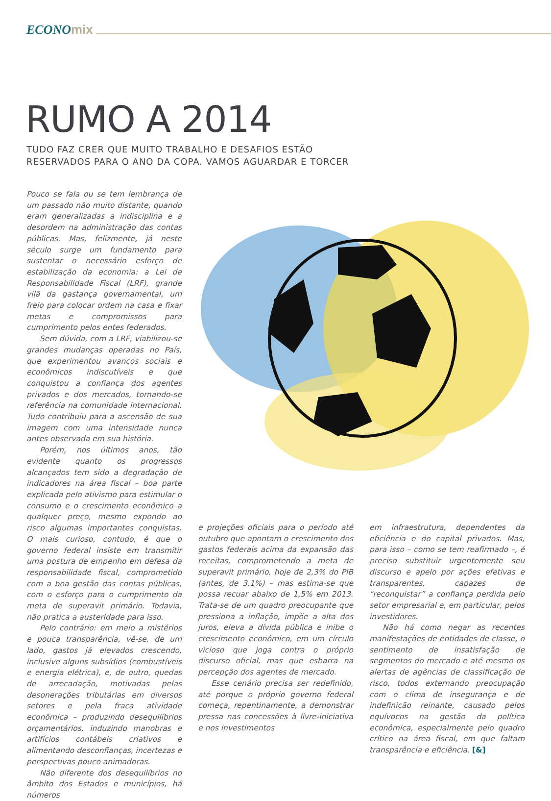ECONOmix
RUMO A 2014
TUDO FAZ CRER QUE MUITO TRABALHO E DESAFIOS ESTÃO
RESERVADOS PARA O ANO DA COPA. VAMOS AGUARDAR E TORCER
Pouco se fala ou se tem lembrança de um passado não muito distante, quando eram generalizadas a indisciplina e a desordem na administração das contas públicas. Mas, felizmente, já neste século surge um fundamento para sustentar o necessário esforço de estabilização da economia: a Lei de Responsabilidade Fiscal (LRF), grande vilã da gastança governamental, um freio para colocar ordem na casa e fixar metas e compromissos para cumprimento pelos entes federados.
Sem dúvida, com a LRF, viabilizou-se grandes mudanças operadas no País, que experimentou avanços sociais e econômicos indiscutíveis e que conquistou a confiança dos agentes privados e dos mercados, tornando-se referência na comunidade internacional. Tudo contribuiu para a ascensão de sua imagem com uma intensidade nunca antes observada em sua história.
Porém, nos últimos anos, tão evidente quanto os progressos alcançados tem sido a degradação de indicadores na área fiscal – boa parte explicada pelo ativismo para estimular o consumo e o crescimento econômico a qualquer preço, mesmo expondo ao risco algumas importantes conquistas. O mais curioso, contudo, é que o governo federal insiste em transmitir uma postura de empenho em defesa da responsabilidade fiscal, comprometido com a boa gestão das contas públicas, com o esforço para o cumprimento da meta de superavit primário. Todavia, não pratica a austeridade para isso.
Pelo contrário: em meio a mistérios e pouca transparência, vê-se, de um lado, gastos já elevados crescendo, inclusive alguns subsídios (combustíveis e energia elétrica), e, de outro, quedas de arrecadação, motivadas pelas desonerações tributárias em diversos setores e pela fraca atividade econômica – produzindo desequilíbrios orçamentários, induzindo manobras e artifícios contábeis criativos e alimentando desconfianças, incertezas e perspectivas pouco animadoras.
Não diferente dos desequilíbrios no âmbito dos Estados e municípios, há números
e projeções oficiais para o período até outubro que apontam o crescimento dos gastos federais acima da expansão das receitas, comprometendo a meta de superavit primário, hoje de 2,3% do PIB (antes, de 3,1%) – mas estima-se que possa recuar abaixo de 1,5% em 2013. Trata-se de um quadro preocupante que pressiona a inflação, impõe a alta dos juros, eleva a dívida pública e inibe o crescimento econômico, em um círculo vicioso que joga contra o próprio discurso oficial, mas que esbarra na percepção dos agentes de mercado.
Esse cenário precisa ser redefinido, até porque o próprio governo federal começa, repentinamente, a demonstrar pressa nas concessões à livre-iniciativa e nos investimentos
em infraestrutura, dependentes da eficiência e do capital privados. Mas, para isso – como se tem reafirmado –, é preciso substituir urgentemente seu discurso e apelo por ações efetivas e transparentes, capazes de “reconquistar” a confiança perdida pelo setor empresarial e, em particular, pelos investidores.
Não há como negar as recentes manifestações de entidades de classe, o sentimento de insatisfação de segmentos do mercado e até mesmo os alertas de agências de classificação de risco, todos externando preocupação com o clima de insegurança e de indefinição reinante, causado pelos equívocos na gestão da política econômica, especialmente pelo quadro crítico na área fiscal, em que faltam transparência e eficiência. [&]